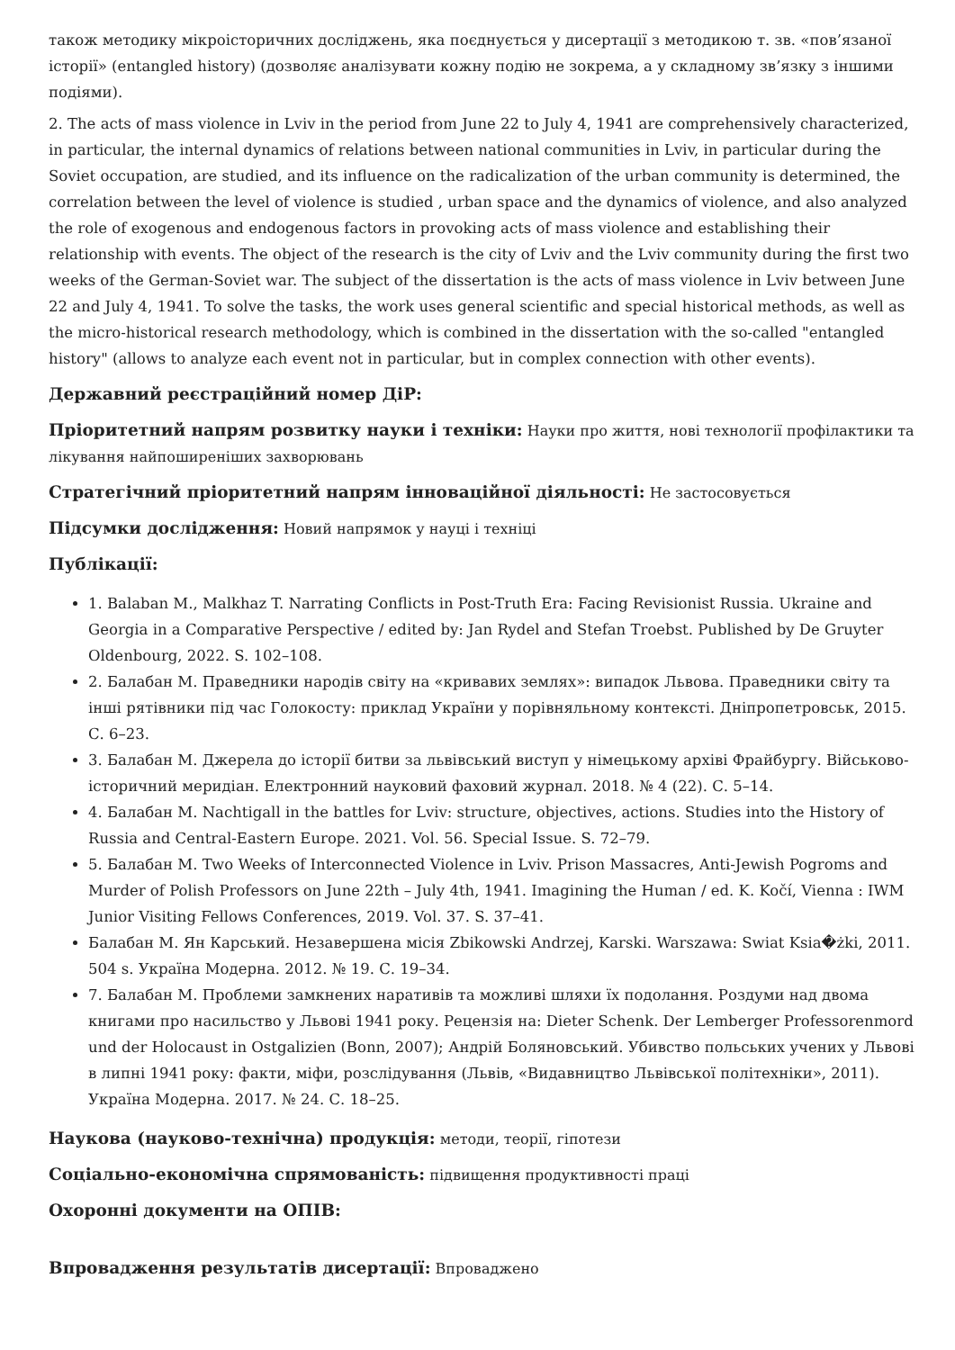також методику мікроісторичних досліджень, яка поєднується у дисертації з методикою т. зв. «пов’язаної історії» (entangled history) (дозволяє аналізувати кожну подію не зокрема, а у складному зв’язку з іншими подіями).
2. The acts of mass violence in Lviv in the period from June 22 to July 4, 1941 are comprehensively characterized, in particular, the internal dynamics of relations between national communities in Lviv, in particular during the Soviet occupation, are studied, and its influence on the radicalization of the urban community is determined, the correlation between the level of violence is studied , urban space and the dynamics of violence, and also analyzed the role of exogenous and endogenous factors in provoking acts of mass violence and establishing their relationship with events. The object of the research is the city of Lviv and the Lviv community during the first two weeks of the German-Soviet war. The subject of the dissertation is the acts of mass violence in Lviv between June 22 and July 4, 1941. To solve the tasks, the work uses general scientific and special historical methods, as well as the micro-historical research methodology, which is combined in the dissertation with the so-called "entangled history" (allows to analyze each event not in particular, but in complex connection with other events).
Державний реєстраційний номер ДіР:
Пріоритетний напрям розвитку науки і техніки: Науки про життя, нові технології профілактики та лікування найпоширеніших захворювань
Стратегічний пріоритетний напрям інноваційної діяльності: Не застосовується
Підсумки дослідження: Новий напрямок у науці і техніці
Публікації:
1. Balaban M., Malkhaz T. Narrating Conflicts in Post-Truth Era: Facing Revisionist Russia. Ukraine and Georgia in a Comparative Perspective / edited by: Jan Rydel and Stefan Troebst. Published by De Gruyter Oldenbourg, 2022. S. 102–108.
2. Балабан М. Праведники народів світу на «кривавих землях»: випадок Львова. Праведники світу та інші рятівники під час Голокосту: приклад України у порівняльному контексті. Дніпропетровськ, 2015. С. 6–23.
3. Балабан М. Джерела до історії битви за львівський виступ у німецькому архіві Фрайбургу. Військово-історичний меридіан. Електронний науковий фаховий журнал. 2018. № 4 (22). С. 5–14.
4. Балабан М. Nachtigall in the battles for Lviv: structure, objectives, actions. Studies into the History of Russia and Central-Eastern Europe. 2021. Vol. 56. Special Issue. S. 72–79.
5. Балабан М. Two Weeks of Interconnected Violence in Lviv. Prison Massacres, Anti-Jewish Pogroms and Murder of Polish Professors on June 22th – July 4th, 1941. Imagining the Human / ed. K. Kočí, Vienna : IWM Junior Visiting Fellows Conferences, 2019. Vol. 37. S. 37–41.
Балабан М. Ян Карський. Незавершена місія Zbikowski Andrzej, Karski. Warszawa: Swiat Ksia�żki, 2011. 504 s. Україна Модерна. 2012. № 19. С. 19–34.
7. Балабан М. Проблеми замкнених наративів та можливі шляхи їх подолання. Роздуми над двома книгами про насильство у Львові 1941 року. Рецензія на: Dieter Schenk. Der Lemberger Professorenmord und der Holocaust in Ostgalizien (Bonn, 2007); Андрій Боляновський. Убивство польських учених у Львові в липні 1941 року: факти, міфи, розслідування (Львів, «Видавництво Львівської політехніки», 2011). Україна Модерна. 2017. № 24. С. 18–25.
Наукова (науково-технічна) продукція: методи, теорії, гіпотези
Соціально-економічна спрямованість: підвищення продуктивності праці
Охоронні документи на ОПІВ:
Впровадження результатів дисертації: Впроваджено